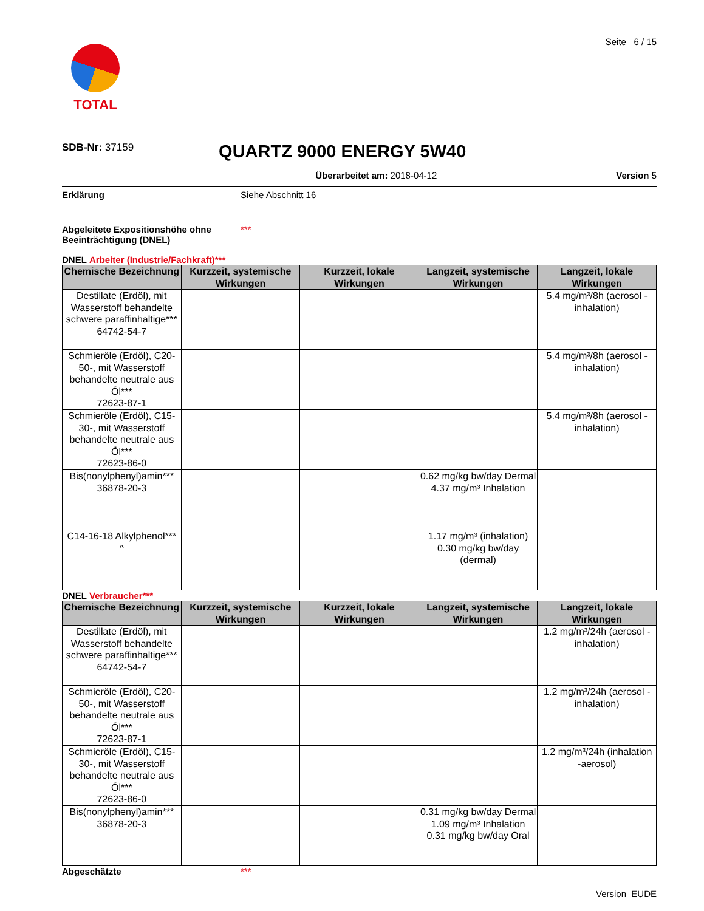TOTAL
Seite 6 / 15
SDB-Nr: 37159
QUARTZ 9000 ENERGY 5W40
Überarbeitet am: 2018-04-12 Version 5
Erklärung Siehe Abschnitt 16
Abgeleitete Expositionshöhe ohne Beeinträchtigung (DNEL) ***
DNEL Arbeiter (Industrie/Fachkraft)***
| Chemische Bezeichnung | Kurzzeit, systemische Wirkungen | Kurzzeit, lokale Wirkungen | Langzeit, systemische Wirkungen | Langzeit, lokale Wirkungen |
| --- | --- | --- | --- | --- |
| Destillate (Erdöl), mit Wasserstoff behandelte schwere paraffinhaltige*** 64742-54-7 | | | | 5.4 mg/m³/8h (aerosol - inhalation) |
| Schmieröle (Erdöl), C20-50-, mit Wasserstoff behandelte neutrale aus Öl*** 72623-87-1 | | | | 5.4 mg/m³/8h (aerosol - inhalation) |
| Schmieröle (Erdöl), C15-30-, mit Wasserstoff behandelte neutrale aus Öl*** 72623-86-0 | | | | 5.4 mg/m³/8h (aerosol - inhalation) |
| Bis(nonylphenyl)amin*** 36878-20-3 | | | 0.62 mg/kg bw/day Dermal 4.37 mg/m³ Inhalation | |
| C14-16-18 Alkylphenol*** ^ | | | 1.17 mg/m³ (inhalation) 0.30 mg/kg bw/day (dermal) | |
DNEL Verbraucher***
| Chemische Bezeichnung | Kurzzeit, systemische Wirkungen | Kurzzeit, lokale Wirkungen | Langzeit, systemische Wirkungen | Langzeit, lokale Wirkungen |
| --- | --- | --- | --- | --- |
| Destillate (Erdöl), mit Wasserstoff behandelte schwere paraffinhaltige*** 64742-54-7 | | | | 1.2 mg/m³/24h (aerosol - inhalation) |
| Schmieröle (Erdöl), C20-50-, mit Wasserstoff behandelte neutrale aus Öl*** 72623-87-1 | | | | 1.2 mg/m³/24h (aerosol - inhalation) |
| Schmieröle (Erdöl), C15-30-, mit Wasserstoff behandelte neutrale aus Öl*** 72623-86-0 | | | | 1.2 mg/m³/24h (inhalation -aerosol) |
| Bis(nonylphenyl)amin*** 36878-20-3 | | | 0.31 mg/kg bw/day Dermal 1.09 mg/m³ Inhalation 0.31 mg/kg bw/day Oral | |
Abgeschätzte ***
Version EUDE